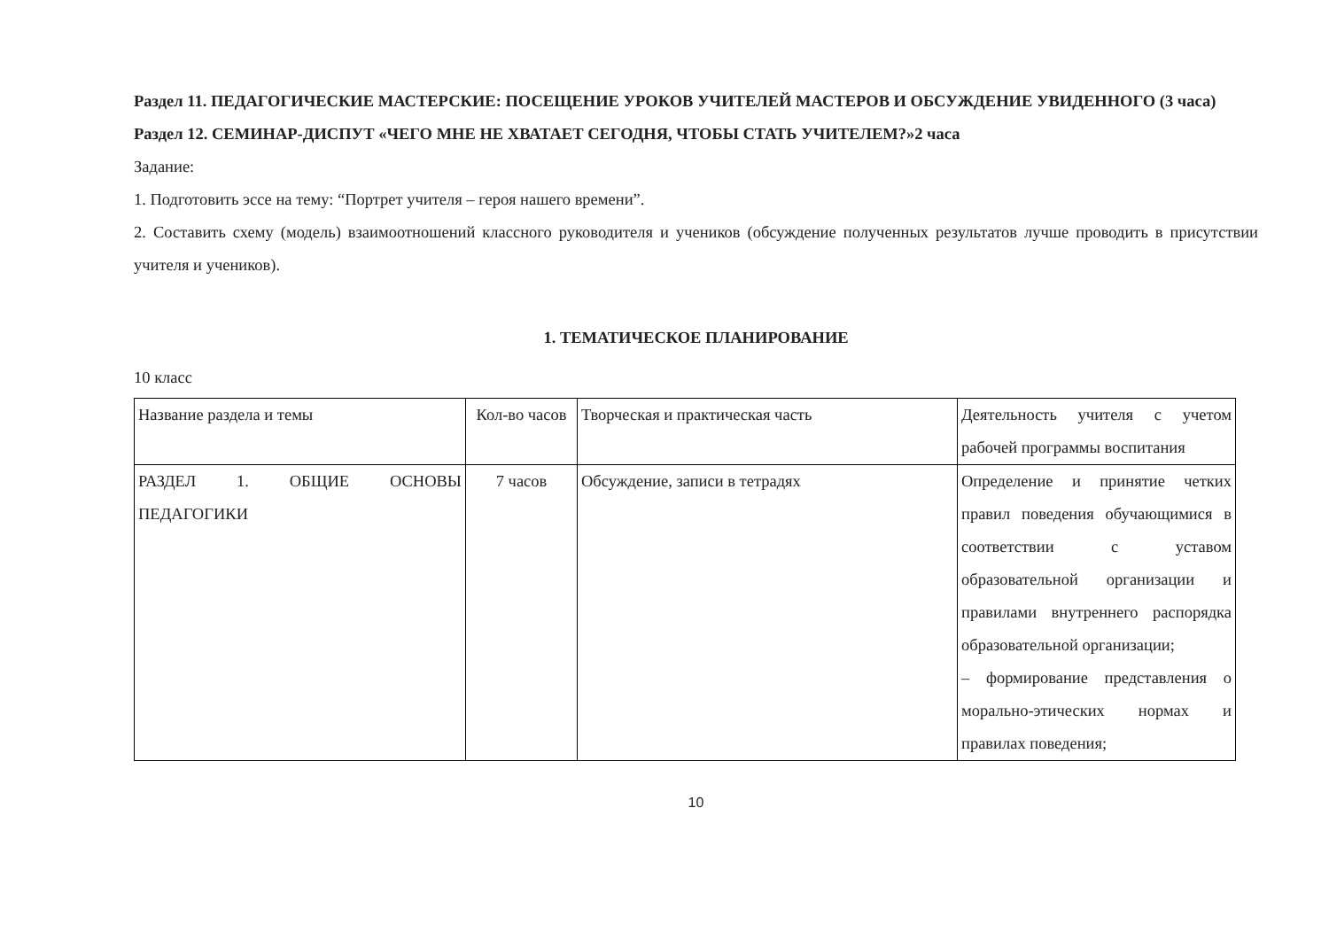Раздел 11. ПЕДАГОГИЧЕСКИЕ МАСТЕРСКИЕ: ПОСЕЩЕНИЕ УРОКОВ УЧИТЕЛЕЙ МАСТЕРОВ И ОБСУЖДЕНИЕ УВИДЕННОГО (3 часа)
Раздел 12. СЕМИНАР-ДИСПУТ «ЧЕГО МНЕ НЕ ХВАТАЕТ СЕГОДНЯ, ЧТОБЫ СТАТЬ УЧИТЕЛЕМ?»2 часа
Задание:
1. Подготовить эссе на тему: “Портрет учителя – героя нашего времени”.
2. Составить схему (модель) взаимоотношений классного руководителя и учеников (обсуждение полученных результатов лучше проводить в присутствии учителя и учеников).
1. ТЕМАТИЧЕСКОЕ ПЛАНИРОВАНИЕ
10 класс
| Название раздела и темы | Кол-во часов | Творческая и практическая часть | Деятельность учителя с учетом рабочей программы воспитания |
| РАЗДЕЛ 1. ОБЩИЕ ОСНОВЫ ПЕДАГОГИКИ | 7 часов | Обсуждение, записи в тетрадях | Определение и принятие четких правил поведения обучающимися в соответствии с уставом образовательной организации и правилами внутреннего распорядка образовательной организации; – формирование представления о морально-этических нормах и правилах поведения; |
10